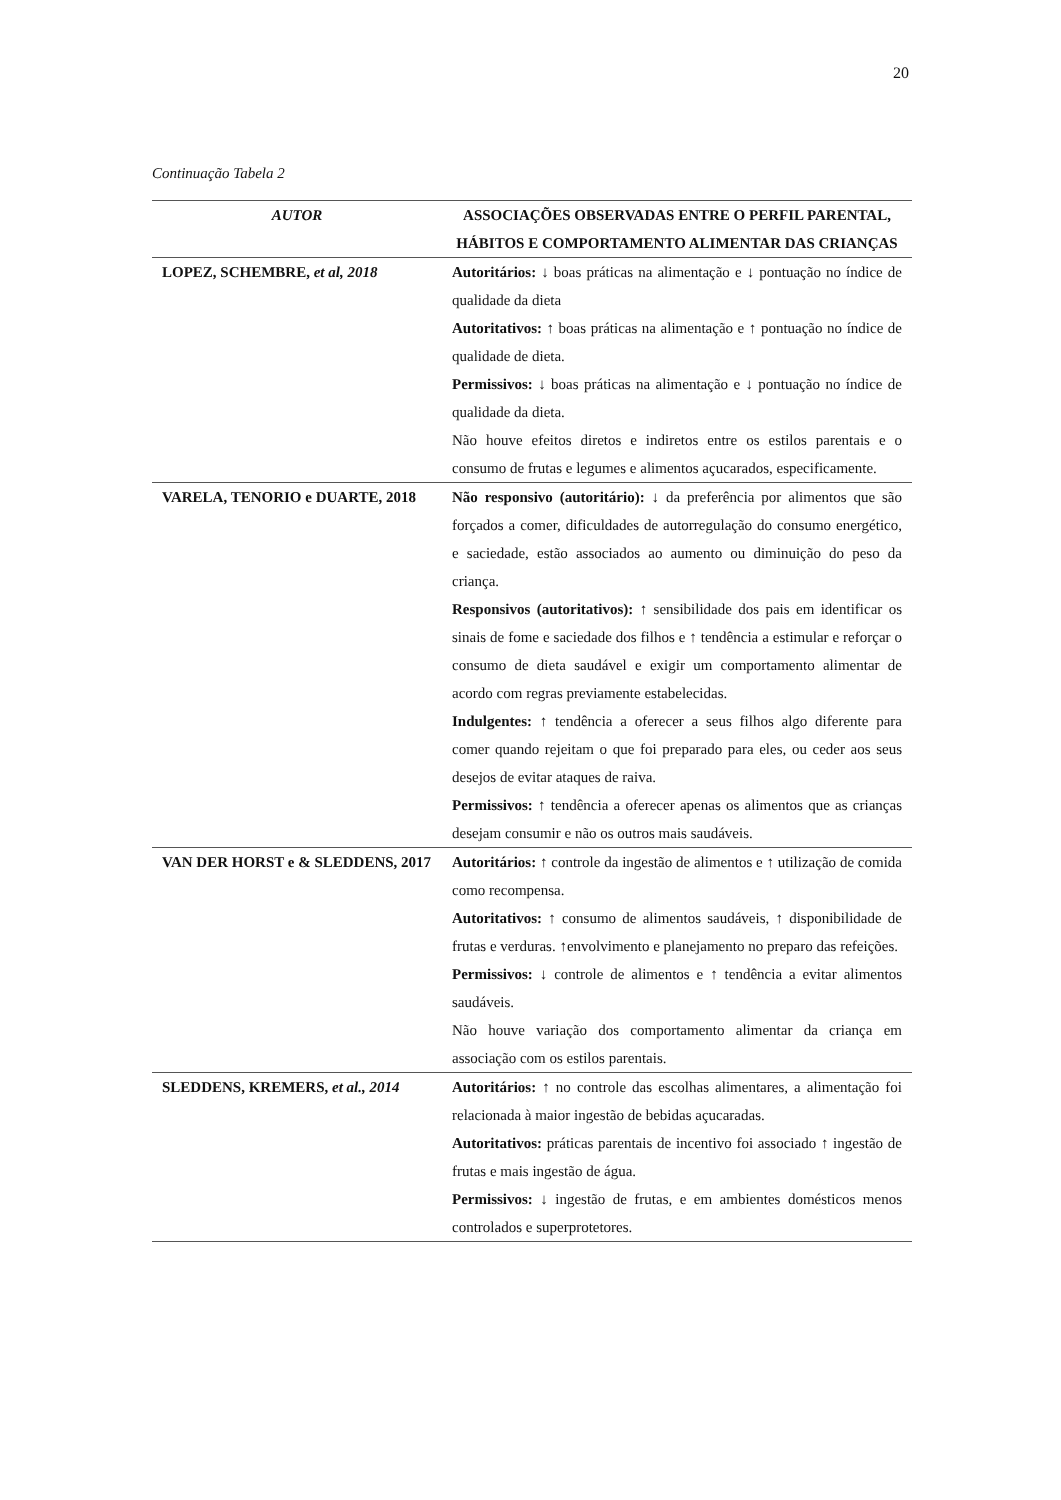20
Continuação Tabela 2
| AUTOR | ASSOCIAÇÕES OBSERVADAS ENTRE O PERFIL PARENTAL, HÁBITOS E COMPORTAMENTO ALIMENTAR DAS CRIANÇAS |
| --- | --- |
| LOPEZ, SCHEMBRE, et al, 2018 | Autoritários: ↓ boas práticas na alimentação e ↓ pontuação no índice de qualidade da dieta Autoritativos: ↑ boas práticas na alimentação e ↑ pontuação no índice de qualidade de dieta. Permissivos: ↓ boas práticas na alimentação e ↓ pontuação no índice de qualidade da dieta. Não houve efeitos diretos e indiretos entre os estilos parentais e o consumo de frutas e legumes e alimentos açucarados, especificamente. |
| VARELA, TENORIO e DUARTE, 2018 | Não responsivo (autoritário): ↓ da preferência por alimentos que são forçados a comer, dificuldades de autorregulação do consumo energético, e saciedade, estão associados ao aumento ou diminuição do peso da criança. Responsivos (autoritativos): ↑ sensibilidade dos pais em identificar os sinais de fome e saciedade dos filhos e ↑ tendência a estimular e reforçar o consumo de dieta saudável e exigir um comportamento alimentar de acordo com regras previamente estabelecidas. Indulgentes: ↑ tendência a oferecer a seus filhos algo diferente para comer quando rejeitam o que foi preparado para eles, ou ceder aos seus desejos de evitar ataques de raiva. Permissivos: ↑ tendência a oferecer apenas os alimentos que as crianças desejam consumir e não os outros mais saudáveis. |
| VAN DER HORST e & SLEDDENS, 2017 | Autoritários: ↑ controle da ingestão de alimentos e ↑ utilização de comida como recompensa. Autoritativos: ↑ consumo de alimentos saudáveis, ↑ disponibilidade de frutas e verduras. ↑envolvimento e planejamento no preparo das refeições. Permissivos: ↓ controle de alimentos e ↑ tendência a evitar alimentos saudáveis. Não houve variação dos comportamento alimentar da criança em associação com os estilos parentais. |
| SLEDDENS, KREMERS, et al., 2014 | Autoritários: ↑ no controle das escolhas alimentares, a alimentação foi relacionada à maior ingestão de bebidas açucaradas. Autoritativos: práticas parentais de incentivo foi associado ↑ ingestão de frutas e mais ingestão de água. Permissivos: ↓ ingestão de frutas, e em ambientes domésticos menos controlados e superprotetores. |